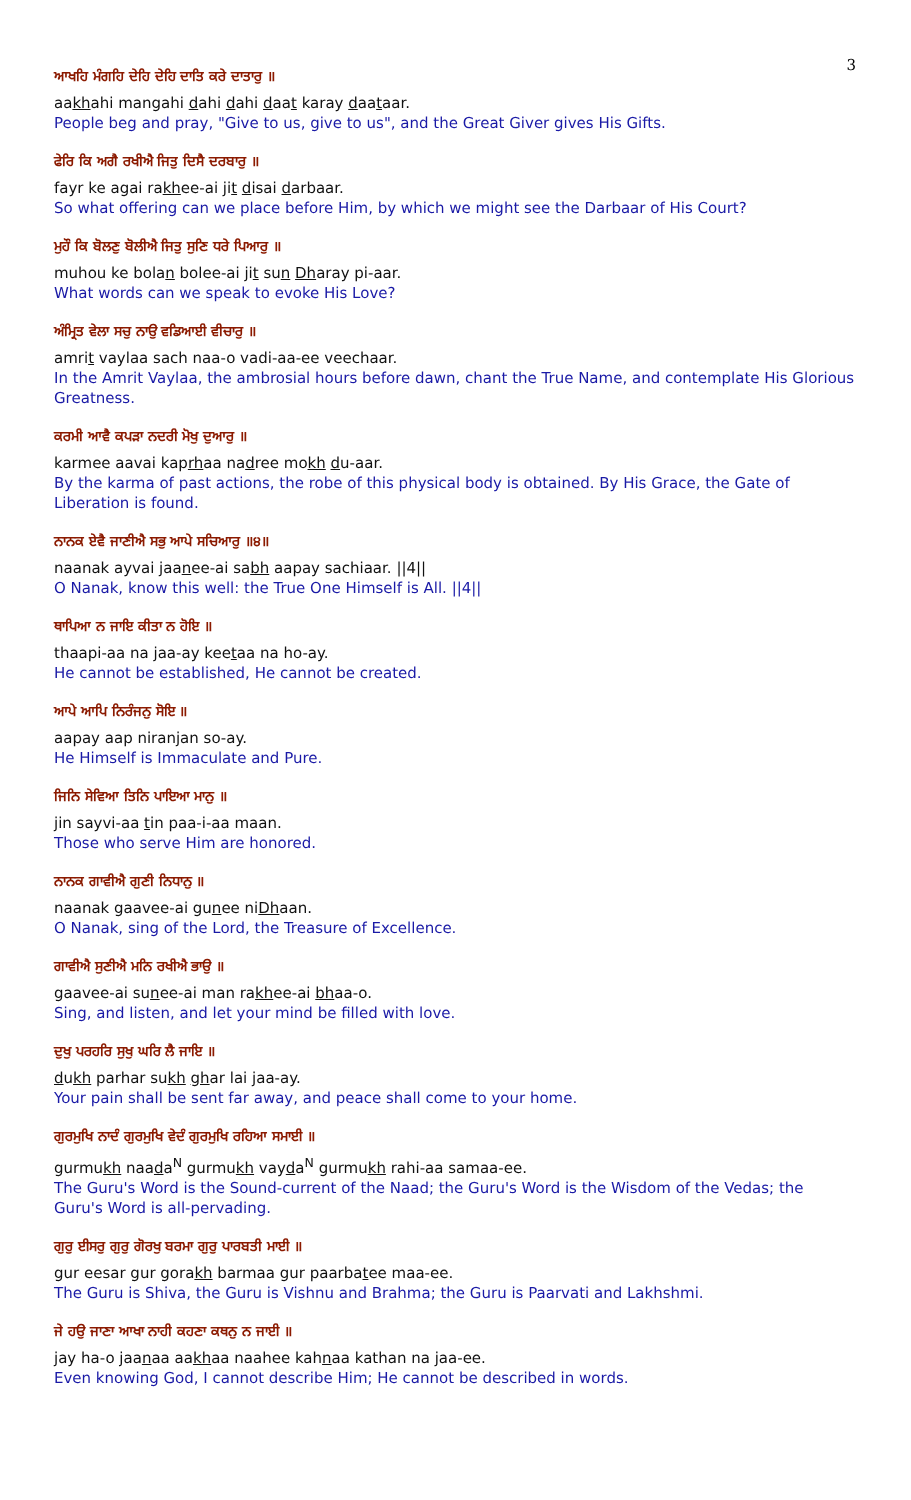3
ਆਖਹਿ ਮੰਗਹਿ ਦੇਹਿ ਦੇਹਿ ਦਾਤਿ ਕਰੇ ਦਾਤਾਰੁ ॥
aakhahi mangahi dahi dahi daat karay daataar.
People beg and pray, "Give to us, give to us", and the Great Giver gives His Gifts.
ਫੇਰਿ ਕਿ ਅਗੈ ਰਖੀਐ ਜਿਤੁ ਦਿਸੈ ਦਰਬਾਰੁ ॥
fayr ke agai rakhee-ai jit disai darbaar.
So what offering can we place before Him, by which we might see the Darbaar of His Court?
ਮੁਹੌ ਕਿ ਬੋਲਣੁ ਬੋਲੀਐ ਜਿਤੁ ਸੁਣਿ ਧਰੇ ਪਿਆਰੁ ॥
muhou ke bolan bolee-ai jit sun Dharay pi-aar.
What words can we speak to evoke His Love?
ਅੰਮ੍ਰਿਤ ਵੇਲਾ ਸਚੁ ਨਾਉ ਵਡਿਆਈ ਵੀਚਾਰੁ ॥
amrit vaylaa sach naa-o vadi-aa-ee veechaar.
In the Amrit Vaylaa, the ambrosial hours before dawn, chant the True Name, and contemplate His Glorious Greatness.
ਕਰਮੀ ਆਵੈ ਕਪੜਾ ਨਦਰੀ ਮੋਖੁ ਦੁਆਰੁ ॥
karmee aavai kaprhaa nadree mokh du-aar.
By the karma of past actions, the robe of this physical body is obtained. By His Grace, the Gate of Liberation is found.
ਨਾਨਕ ਏਵੈ ਜਾਣੀਐ ਸਭੁ ਆਪੇ ਸਚਿਆਰੁ ॥੪॥
naanak ayvai jaanee-ai sabh aapay sachiaar. ||4||
O Nanak, know this well: the True One Himself is All. ||4||
ਥਾਪਿਆ ਨ ਜਾਇ ਕੀਤਾ ਨ ਹੋਇ ॥
thaapi-aa na jaa-ay keetaa na ho-ay.
He cannot be established, He cannot be created.
ਆਪੇ ਆਪਿ ਨਿਰੰਜਨੁ ਸੋਇ ॥
aapay aap niranjan so-ay.
He Himself is Immaculate and Pure.
ਜਿਨਿ ਸੇਵਿਆ ਤਿਨਿ ਪਾਇਆ ਮਾਨੁ ॥
jin sayvi-aa tin paa-i-aa maan.
Those who serve Him are honored.
ਨਾਨਕ ਗਾਵੀਐ ਗੁਣੀ ਨਿਧਾਨੁ ॥
naanak gaavee-ai gunee niDhaan.
O Nanak, sing of the Lord, the Treasure of Excellence.
ਗਾਵੀਐ ਸੁਣੀਐ ਮਨਿ ਰਖੀਐ ਭਾਉ ॥
gaavee-ai sunee-ai man rakhee-ai bhaa-o.
Sing, and listen, and let your mind be filled with love.
ਦੁਖੁ ਪਰਹਰਿ ਸੁਖੁ ਘਰਿ ਲੈ ਜਾਇ ॥
dukh parhar sukh ghar lai jaa-ay.
Your pain shall be sent far away, and peace shall come to your home.
ਗੁਰਮੁਖਿ ਨਾਦੰ ਗੁਰਮੁਖਿ ਵੇਦੰ ਗੁਰਮੁਖਿ ਰਹਿਆ ਸਮਾਈ ॥
gurmukh naada<sup>N</sup> gurmukh vayda<sup>N</sup> gurmukh rahi-aa samaa-ee.
The Guru's Word is the Sound-current of the Naad; the Guru's Word is the Wisdom of the Vedas; the Guru's Word is all-pervading.
ਗੁਰੁ ਈਸਰੁ ਗੁਰੁ ਗੋਰਖੁ ਬਰਮਾ ਗੁਰੁ ਪਾਰਬਤੀ ਮਾਈ ॥
gur eesar gur gorakh barmaa gur paarbatee maa-ee.
The Guru is Shiva, the Guru is Vishnu and Brahma; the Guru is Paarvati and Lakhshmi.
ਜੇ ਹਉ ਜਾਣਾ ਆਖਾ ਨਾਹੀ ਕਹਣਾ ਕਥਨੁ ਨ ਜਾਈ ॥
jay ha-o jaanaa aakhaa naahee kahnaa kathan na jaa-ee.
Even knowing God, I cannot describe Him; He cannot be described in words.